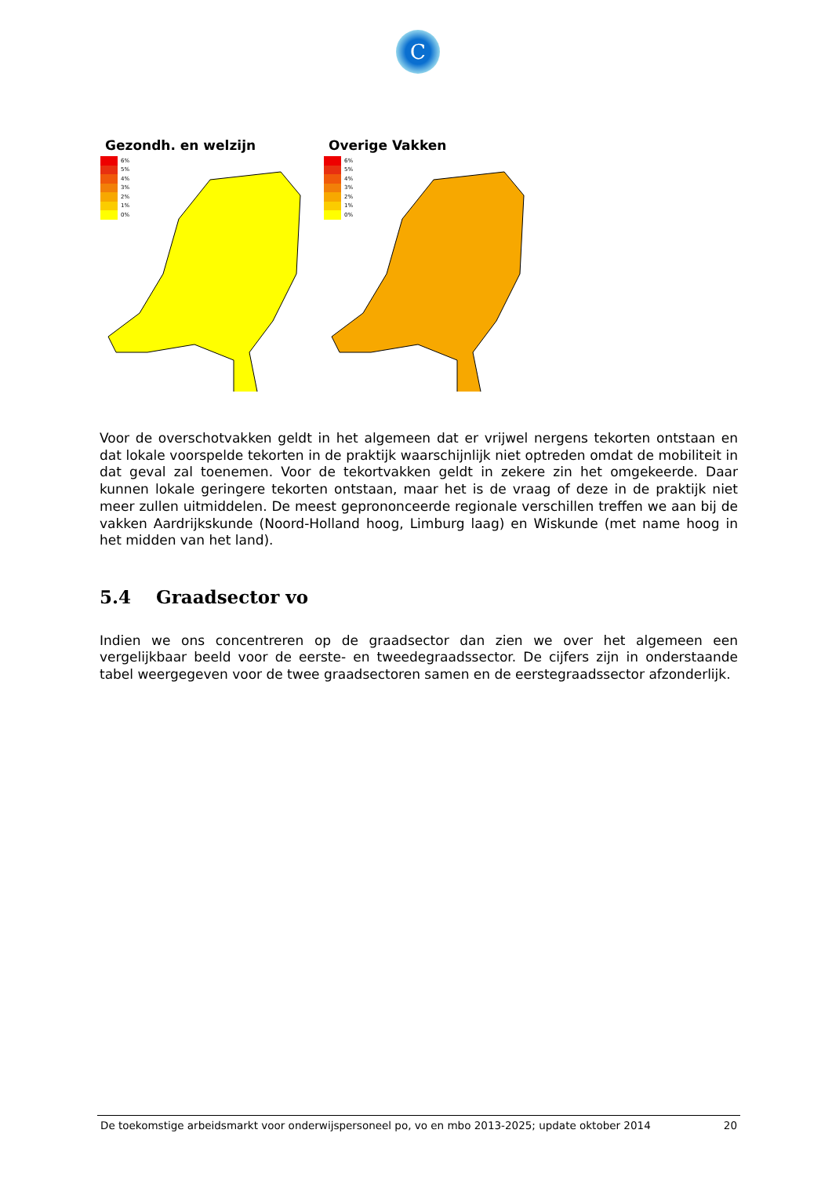C
Gezondh. en welzijn
6%
5%
4%
3%
2%
1%
0%
Overige Vakken
6%
5%
4%
3%
2%
1%
0%
Voor de overschotvakken geldt in het algemeen dat er vrijwel nergens tekorten ontstaan en dat lokale voorspelde tekorten in de praktijk waarschijnlijk niet optreden omdat de mobiliteit in dat geval zal toenemen. Voor de tekortvakken geldt in zekere zin het omgekeerde. Daar kunnen lokale geringere tekorten ontstaan, maar het is de vraag of deze in de praktijk niet meer zullen uitmiddelen. De meest geprononceerde regionale verschillen treffen we aan bij de vakken Aardrijkskunde (Noord-Holland hoog, Limburg laag) en Wiskunde (met name hoog in het midden van het land).
5.4 Graadsector vo
Indien we ons concentreren op de graadsector dan zien we over het algemeen een vergelijkbaar beeld voor de eerste- en tweedegraadssector. De cijfers zijn in onderstaande tabel weergegeven voor de twee graadsectoren samen en de eerstegraadssector afzonderlijk.
De toekomstige arbeidsmarkt voor onderwijspersoneel po, vo en mbo 2013-2025; update oktober 2014 20